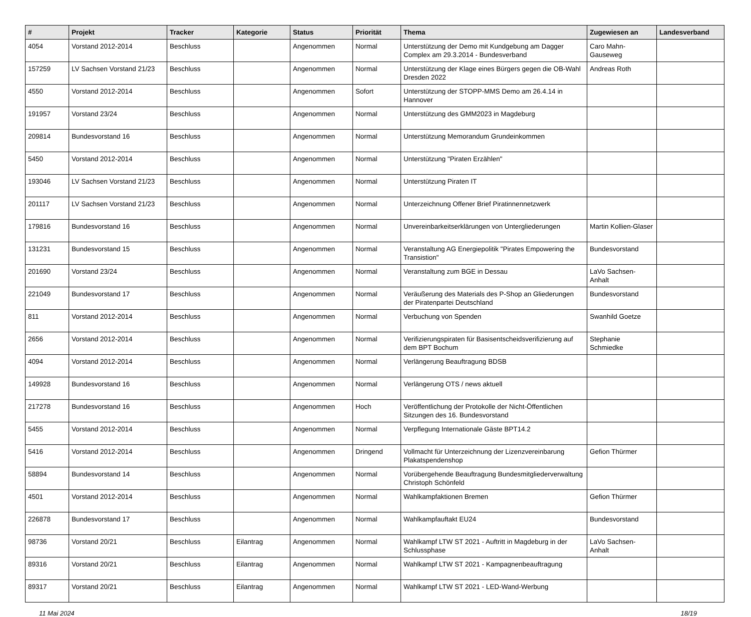| # | Projekt | Tracker | Kategorie | Status | Priorität | Thema | Zugewiesen an | Landesverband |
| --- | --- | --- | --- | --- | --- | --- | --- | --- |
| 4054 | Vorstand 2012-2014 | Beschluss | | Angenommen | Normal | Unterstützung der Demo mit Kundgebung am Dagger Complex am 29.3.2014 - Bundesverband | Caro Mahn-Gauseweg | |
| 157259 | LV Sachsen Vorstand 21/23 | Beschluss | | Angenommen | Normal | Unterstützung der Klage eines Bürgers gegen die OB-Wahl Dresden 2022 | Andreas Roth | |
| 4550 | Vorstand 2012-2014 | Beschluss | | Angenommen | Sofort | Unterstützung der STOPP-MMS Demo am 26.4.14 in Hannover | | |
| 191957 | Vorstand 23/24 | Beschluss | | Angenommen | Normal | Unterstützung des GMM2023 in Magdeburg | | |
| 209814 | Bundesvorstand 16 | Beschluss | | Angenommen | Normal | Unterstützung Memorandum Grundeinkommen | | |
| 5450 | Vorstand 2012-2014 | Beschluss | | Angenommen | Normal | Unterstützung "Piraten Erzählen" | | |
| 193046 | LV Sachsen Vorstand 21/23 | Beschluss | | Angenommen | Normal | Unterstützung Piraten IT | | |
| 201117 | LV Sachsen Vorstand 21/23 | Beschluss | | Angenommen | Normal | Unterzeichnung Offener Brief Piratinnennetzwerk | | |
| 179816 | Bundesvorstand 16 | Beschluss | | Angenommen | Normal | Unvereinbarkeitserklärungen von Untergliederungen | Martin Kollien-Glaser | |
| 131231 | Bundesvorstand 15 | Beschluss | | Angenommen | Normal | Veranstaltung AG Energiepolitik "Pirates Empowering the Transistion" | Bundesvorstand | |
| 201690 | Vorstand 23/24 | Beschluss | | Angenommen | Normal | Veranstaltung zum BGE in Dessau | LaVo Sachsen-Anhalt | |
| 221049 | Bundesvorstand 17 | Beschluss | | Angenommen | Normal | Veräußerung des Materials des P-Shop an Gliederungen der Piratenpartei Deutschland | Bundesvorstand | |
| 811 | Vorstand 2012-2014 | Beschluss | | Angenommen | Normal | Verbuchung von Spenden | Swanhild Goetze | |
| 2656 | Vorstand 2012-2014 | Beschluss | | Angenommen | Normal | Verifizierungspiraten für Basisentscheidsverifizierung auf dem BPT Bochum | Stephanie Schmiedke | |
| 4094 | Vorstand 2012-2014 | Beschluss | | Angenommen | Normal | Verlängerung Beauftragung BDSB | | |
| 149928 | Bundesvorstand 16 | Beschluss | | Angenommen | Normal | Verlängerung OTS / news aktuell | | |
| 217278 | Bundesvorstand 16 | Beschluss | | Angenommen | Hoch | Veröffentlichung der Protokolle der Nicht-Öffentlichen Sitzungen des 16. Bundesvorstand | | |
| 5455 | Vorstand 2012-2014 | Beschluss | | Angenommen | Normal | Verpflegung Internationale Gäste BPT14.2 | | |
| 5416 | Vorstand 2012-2014 | Beschluss | | Angenommen | Dringend | Vollmacht für Unterzeichnung der Lizenzvereinbarung Plakatspendenshop | Gefion Thürmer | |
| 58894 | Bundesvorstand 14 | Beschluss | | Angenommen | Normal | Vorübergehende Beauftragung Bundesmitgliederverwaltung Christoph Schönfeld | | |
| 4501 | Vorstand 2012-2014 | Beschluss | | Angenommen | Normal | Wahlkampfaktionen Bremen | Gefion Thürmer | |
| 226878 | Bundesvorstand 17 | Beschluss | | Angenommen | Normal | Wahlkampfauftakt EU24 | Bundesvorstand | |
| 98736 | Vorstand 20/21 | Beschluss | Eilantrag | Angenommen | Normal | Wahlkampf LTW ST 2021 - Auftritt in Magdeburg in der Schlussphase | LaVo Sachsen-Anhalt | |
| 89316 | Vorstand 20/21 | Beschluss | Eilantrag | Angenommen | Normal | Wahlkampf LTW ST 2021 - Kampagnenbeauftragung | | |
| 89317 | Vorstand 20/21 | Beschluss | Eilantrag | Angenommen | Normal | Wahlkampf LTW ST 2021 - LED-Wand-Werbung | | |
11 Mai 2024 18/19